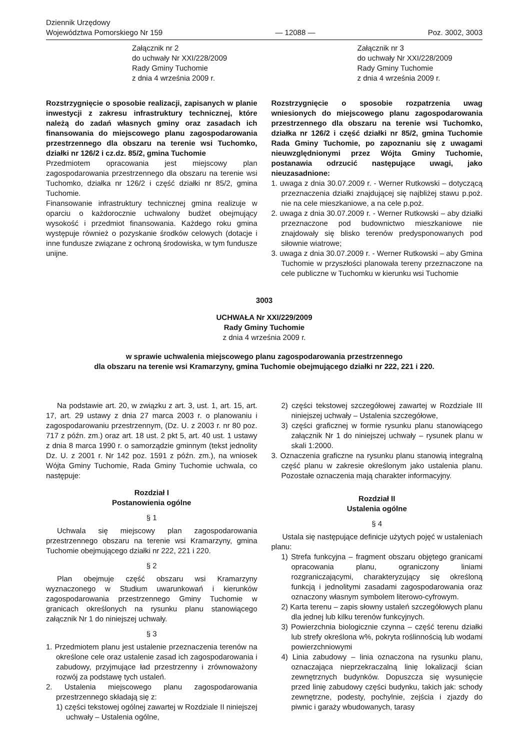Dziennik Urzędowy
Województwa Pomorskiego Nr 159
— 12088 —
Poz. 3002, 3003
Załącznik nr 2
do uchwały Nr XXI/228/2009
Rady Gminy Tuchomie
z dnia 4 września 2009 r.
Rozstrzygnięcie o sposobie realizacji, zapisanych w planie inwestycji z zakresu infrastruktury technicznej, które należą do zadań własnych gminy oraz zasadach ich finansowania do miejscowego planu zagospodarowania przestrzennego dla obszaru na terenie wsi Tuchomko, działki nr 126/2 i cz.dz. 85/2, gmina Tuchomie
Przedmiotem opracowania jest miejscowy plan zagospodarowania przestrzennego dla obszaru na terenie wsi Tuchomko, działka nr 126/2 i część działki nr 85/2, gmina Tuchomie.
Finansowanie infrastruktury technicznej gmina realizuje w oparciu o każdorocznie uchwalony budżet obejmujący wysokość i przedmiot finansowania. Każdego roku gmina występuje również o pozyskanie środków celowych (dotacje i inne fundusze związane z ochroną środowiska, w tym fundusze unijne.
Załącznik nr 3
do uchwały Nr XXI/228/2009
Rady Gminy Tuchomie
z dnia 4 września 2009 r.
Rozstrzygnięcie o sposobie rozpatrzenia uwag wniesionych do miejscowego planu zagospodarowania przestrzennego dla obszaru na terenie wsi Tuchomko, działka nr 126/2 i część działki nr 85/2, gmina Tuchomie Rada Gminy Tuchomie, po zapoznaniu się z uwagami nieuwzględnionymi przez Wójta Gminy Tuchomie, postanawia odrzucić następujące uwagi, jako nieuzasadnione:
1. uwaga z dnia 30.07.2009 r. - Werner Rutkowski – dotyczącą przeznaczenia działki znajdującej się najbliżej stawu p.poż. nie na cele mieszkaniowe, a na cele p.poż.
2. uwaga z dnia 30.07.2009 r. - Werner Rutkowski – aby działki przeznaczone pod budownictwo mieszkaniowe nie znajdowały się blisko terenów predysponowanych pod siłownie wiatrowe;
3. uwaga z dnia 30.07.2009 r. - Werner Rutkowski – aby Gmina Tuchomie w przyszłości planowała tereny przeznaczone na cele publiczne w Tuchomku w kierunku wsi Tuchomie
3003
UCHWAŁA Nr XXI/229/2009
Rady Gminy Tuchomie
z dnia 4 września 2009 r.
w sprawie uchwalenia miejscowego planu zagospodarowania przestrzennego
dla obszaru na terenie wsi Kramarzyny, gmina Tuchomie obejmującego działki nr 222, 221 i 220.
Na podstawie art. 20, w związku z art. 3, ust. 1, art. 15, art. 17, art. 29 ustawy z dnia 27 marca 2003 r. o planowaniu i zagospodarowaniu przestrzennym, (Dz. U. z 2003 r. nr 80 poz. 717 z późn. zm.) oraz art. 18 ust. 2 pkt 5, art. 40 ust. 1 ustawy z dnia 8 marca 1990 r. o samorządzie gminnym (tekst jednolity Dz. U. z 2001 r. Nr 142 poz. 1591 z późn. zm.), na wniosek Wójta Gminy Tuchomie, Rada Gminy Tuchomie uchwala, co następuje:
Rozdział I
Postanowienia ogólne
§ 1
Uchwala się miejscowy plan zagospodarowania przestrzennego obszaru na terenie wsi Kramarzyny, gmina Tuchomie obejmującego działki nr 222, 221 i 220.
§ 2
Plan obejmuje część obszaru wsi Kramarzyny wyznaczonego w Studium uwarunkowań i kierunków zagospodarowania przestrzennego Gminy Tuchomie w granicach określonych na rysunku planu stanowiącego załącznik Nr 1 do niniejszej uchwały.
§ 3
1. Przedmiotem planu jest ustalenie przeznaczenia terenów na określone cele oraz ustalenie zasad ich zagospodarowania i zabudowy, przyjmujące ład przestrzenny i zrównoważony rozwój za podstawę tych ustaleń.
2. Ustalenia miejscowego planu zagospodarowania przestrzennego składają się z:
1) części tekstowej ogólnej zawartej w Rozdziale II niniejszej uchwały – Ustalenia ogólne,
2) części tekstowej szczegółowej zawartej w Rozdziale III niniejszej uchwały – Ustalenia szczegółowe,
3) części graficznej w formie rysunku planu stanowiącego załącznik Nr 1 do niniejszej uchwały – rysunek planu w skali 1:2000.
3. Oznaczenia graficzne na rysunku planu stanowią integralną część planu w zakresie określonym jako ustalenia planu. Pozostałe oznaczenia mają charakter informacyjny.
Rozdział II
Ustalenia ogólne
§ 4
Ustala się następujące definicje użytych pojęć w ustaleniach planu:
1) Strefa funkcyjna – fragment obszaru objętego granicami opracowania planu, ograniczony liniami rozgraniczającymi, charakteryzujący się określoną funkcją i jednolitymi zasadami zagospodarowania oraz oznaczony własnym symbolem literowo-cyfrowym.
2) Karta terenu – zapis słowny ustaleń szczegółowych planu dla jednej lub kilku terenów funkcyjnych.
3) Powierzchnia biologicznie czynna – część terenu działki lub strefy określona w%, pokryta roślinnością lub wodami powierzchniowymi
4) Linia zabudowy – linia oznaczona na rysunku planu, oznaczająca nieprzekraczalną linię lokalizacji ścian zewnętrznych budynków. Dopuszcza się wysunięcie przed linię zabudowy części budynku, takich jak: schody zewnętrzne, podesty, pochylnie, zejścia i zjazdy do piwnic i garaży wbudowanych, tarasy